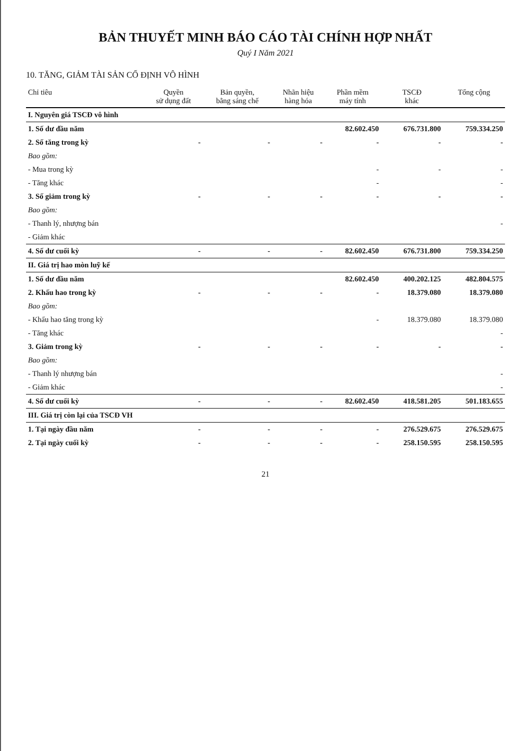BẢN THUYẾT MINH BÁO CÁO TÀI CHÍNH HỢP NHẤT
Quý I Năm 2021
10. TĂNG, GIẢM TÀI SẢN CỐ ĐỊNH VÔ HÌNH
| Chỉ tiêu | Quyền sử dụng đất | Bản quyền, bằng sáng chế | Nhãn hiệu hàng hóa | Phần mềm máy tính | TSCĐ khác | Tổng cộng |
| --- | --- | --- | --- | --- | --- | --- |
| I. Nguyên giá TSCĐ vô hình | | | | | | |
| 1. Số dư đầu năm | | | | 82.602.450 | 676.731.800 | 759.334.250 |
| 2. Số tăng trong kỳ | - | - | - | - | - | - |
| Bao gồm: | | | | | | |
| - Mua trong kỳ | | | | - | - | - |
| - Tăng khác | | | | - | | - |
| 3. Số giảm trong kỳ | - | - | - | - | - | - |
| Bao gồm: | | | | | | |
| - Thanh lý, nhượng bán | | | | | | - |
| - Giảm khác | | | | | | |
| 4. Số dư cuối kỳ | - | - | - | 82.602.450 | 676.731.800 | 759.334.250 |
| II. Giá trị hao mòn luỹ kế | | | | | | |
| 1. Số dư đầu năm | | | | 82.602.450 | 400.202.125 | 482.804.575 |
| 2. Khấu hao trong kỳ | - | - | - | - | 18.379.080 | 18.379.080 |
| Bao gồm: | | | | | | |
| - Khấu hao tăng trong kỳ | | | | - | 18.379.080 | 18.379.080 |
| - Tăng khác | | | | | | - |
| 3. Giảm trong kỳ | - | - | - | - | - | - |
| Bao gồm: | | | | | | |
| - Thanh lý nhượng bán | | | | | | - |
| - Giảm khác | | | | | | - |
| 4. Số dư cuối kỳ | - | - | - | 82.602.450 | 418.581.205 | 501.183.655 |
| III. Giá trị còn lại của TSCĐ VH | | | | | | |
| 1. Tại ngày đầu năm | - | - | - | - | 276.529.675 | 276.529.675 |
| 2. Tại ngày cuối kỳ | - | - | - | - | 258.150.595 | 258.150.595 |
21